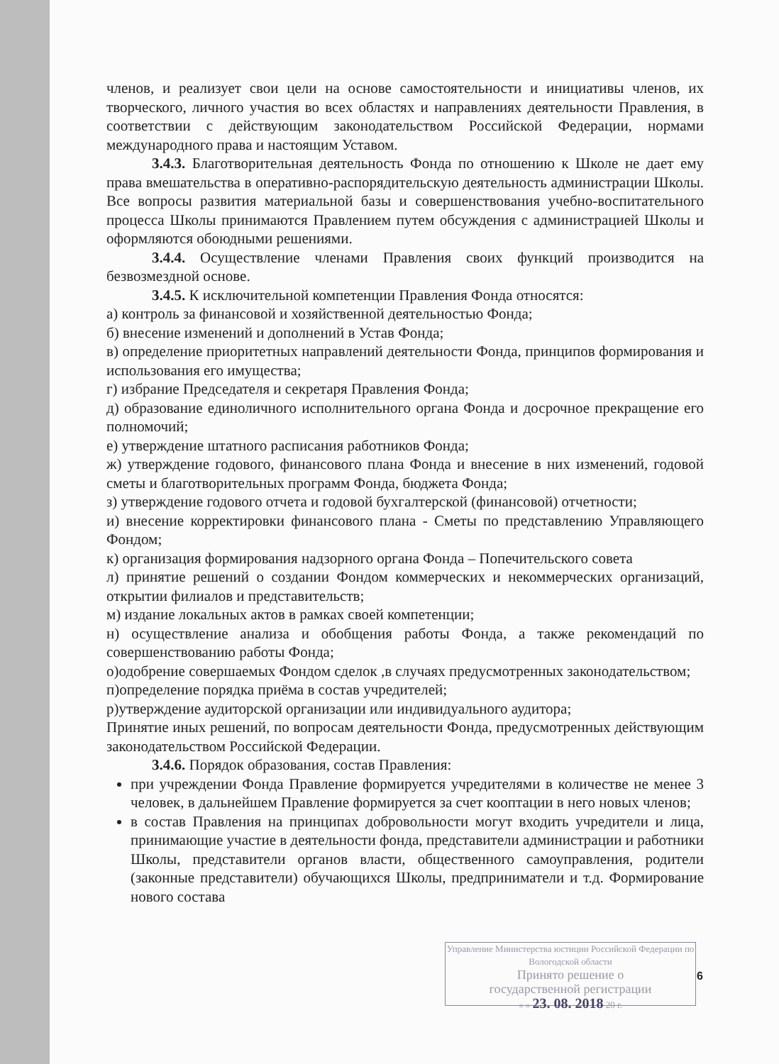членов, и реализует свои цели на основе самостоятельности и инициативы членов, их творческого, личного участия во всех областях и направлениях деятельности Правления, в соответствии с действующим законодательством Российской Федерации, нормами международного права и настоящим Уставом.
3.4.3. Благотворительная деятельность Фонда по отношению к Школе не дает ему права вмешательства в оперативно-распорядительскую деятельность администрации Школы. Все вопросы развития материальной базы и совершенствования учебно-воспитательного процесса Школы принимаются Правлением путем обсуждения с администрацией Школы и оформляются обоюдными решениями.
3.4.4. Осуществление членами Правления своих функций производится на безвозмездной основе.
3.4.5. К исключительной компетенции Правления Фонда относятся:
а) контроль за финансовой и хозяйственной деятельностью Фонда;
б) внесение изменений и дополнений в Устав Фонда;
в) определение приоритетных направлений деятельности Фонда, принципов формирования и использования его имущества;
г) избрание Председателя и секретаря Правления Фонда;
д) образование единоличного исполнительного органа Фонда и досрочное прекращение его полномочий;
е) утверждение штатного расписания работников Фонда;
ж) утверждение годового, финансового плана Фонда и внесение в них изменений, годовой сметы и благотворительных программ Фонда, бюджета Фонда;
з) утверждение годового отчета и годовой бухгалтерской (финансовой) отчетности;
и) внесение корректировки финансового плана - Сметы по представлению Управляющего Фондом;
к) организация формирования надзорного органа Фонда – Попечительского совета
л) принятие решений о создании Фондом коммерческих и некоммерческих организаций, открытии филиалов и представительств;
м) издание локальных актов в рамках своей компетенции;
н) осуществление анализа и обобщения работы Фонда, а также рекомендаций по совершенствованию работы Фонда;
о)одобрение совершаемых Фондом сделок ,в случаях предусмотренных законодательством;
п)определение порядка приёма в состав учредителей;
р)утверждение аудиторской организации или индивидуального аудитора;
Принятие иных решений, по вопросам деятельности Фонда, предусмотренных действующим законодательством Российской Федерации.
3.4.6. Порядок образования, состав Правления:
при учреждении Фонда Правление формируется учредителями в количестве не менее 3 человек, в дальнейшем Правление формируется за счет кооптации в него новых членов;
в состав Правления на принципах добровольности могут входить учредители и лица, принимающие участие в деятельности фонда, представители администрации и работники Школы, представители органов власти, общественного самоуправления, родители (законные представители) обучающихся Школы, предприниматели и т.д. Формирование нового состава
Управление Министерства юстиции Российской Федерации по Вологодской области
Принято решение о
государственной регистрации
« » 23. 08. 2018 20 г.
6